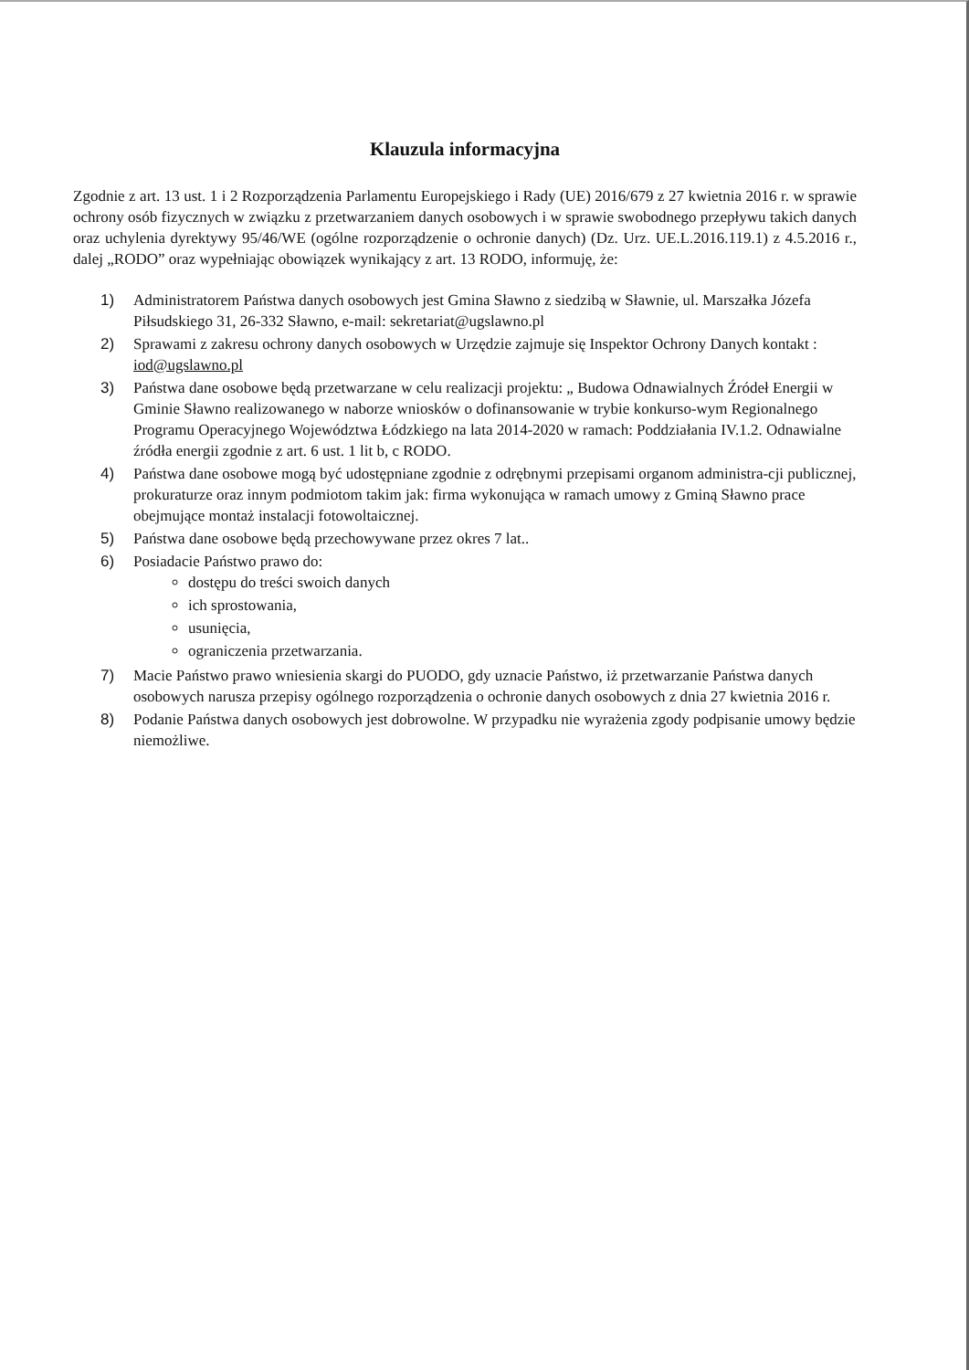Klauzula informacyjna
Zgodnie z art. 13 ust. 1 i 2 Rozporządzenia Parlamentu Europejskiego i Rady (UE) 2016/679 z 27 kwietnia 2016 r. w sprawie ochrony osób fizycznych w związku z przetwarzaniem danych osobowych i w sprawie swobodnego przepływu takich danych oraz uchylenia dyrektywy 95/46/WE (ogólne rozporządzenie o ochronie danych) (Dz. Urz. UE.L.2016.119.1) z 4.5.2016 r., dalej „RODO” oraz wypełniając obowiązek wynikający z art. 13 RODO, informuję, że:
1) Administratorem Państwa danych osobowych jest Gmina Sławno z siedzibą w Sławnie, ul. Marszałka Józefa Piłsudskiego 31, 26-332 Sławno, e-mail: sekretariat@ugslawno.pl
2) Sprawami z zakresu ochrony danych osobowych w Urzędzie zajmuje się Inspektor Ochrony Danych kontakt : iod@ugslawno.pl
3) Państwa dane osobowe będą przetwarzane w celu realizacji projektu: „ Budowa Odnawialnych Źródeł Energii w Gminie Sławno realizowanego w naborze wniosków o dofinansowanie w trybie konkurso-wym Regionalnego Programu Operacyjnego Województwa Łódzkiego na lata 2014-2020 w ramach: Poddziałania IV.1.2. Odnawialne źródła energii zgodnie z art. 6 ust. 1 lit b, c RODO.
4) Państwa dane osobowe mogą być udostępniane zgodnie z odrębnymi przepisami organom administra-cji publicznej, prokuraturze oraz innym podmiotom takim jak: firma wykonująca w ramach umowy z Gminą Sławno prace obejmujące montaż instalacji fotowoltaicznej.
5) Państwa dane osobowe będą przechowywane przez okres 7 lat..
6) Posiadacie Państwo prawo do:
dostępu do treści swoich danych
ich sprostowania,
usunięcia,
ograniczenia przetwarzania.
7) Macie Państwo prawo wniesienia skargi do PUODO, gdy uznacie Państwo, iż przetwarzanie Państwa danych osobowych narusza przepisy ogólnego rozporządzenia o ochronie danych osobowych z dnia 27 kwietnia 2016 r.
8) Podanie Państwa danych osobowych jest dobrowolne. W przypadku nie wyrażenia zgody podpisanie umowy będzie niemożliwe.